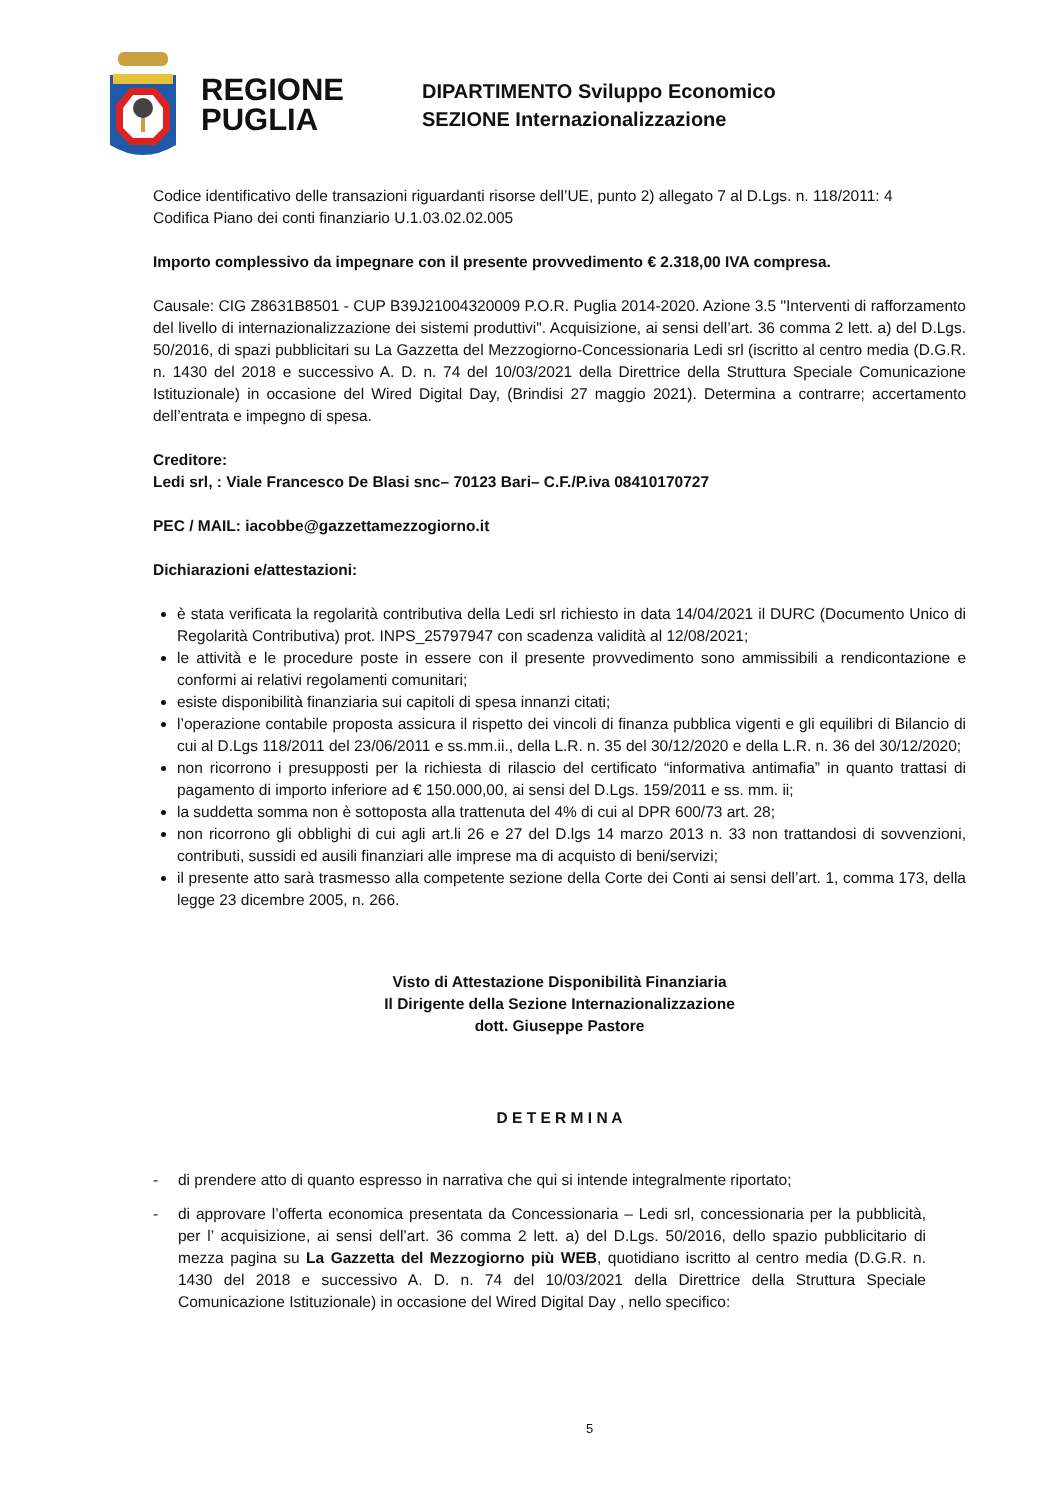REGIONE
PUGLIA
DIPARTIMENTO Sviluppo Economico
SEZIONE Internazionalizzazione
Codice identificativo delle transazioni riguardanti risorse dell’UE, punto 2) allegato 7 al D.Lgs. n. 118/2011: 4
Codifica Piano dei conti finanziario U.1.03.02.02.005
Importo complessivo da impegnare con il presente provvedimento € 2.318,00 IVA compresa.
Causale: CIG Z8631B8501 - CUP B39J21004320009 P.O.R. Puglia 2014-2020. Azione 3.5 "Interventi di rafforzamento del livello di internazionalizzazione dei sistemi produttivi". Acquisizione, ai sensi dell’art. 36 comma 2 lett. a) del D.Lgs. 50/2016, di spazi pubblicitari su La Gazzetta del Mezzogiorno-Concessionaria Ledi srl (iscritto al centro media (D.G.R. n. 1430 del 2018 e successivo A. D. n. 74 del 10/03/2021 della Direttrice della Struttura Speciale Comunicazione Istituzionale) in occasione del Wired Digital Day, (Brindisi 27 maggio 2021). Determina a contrarre; accertamento dell’entrata e impegno di spesa.
Creditore:
Ledi srl, : Viale Francesco De Blasi snc– 70123 Bari– C.F./P.iva 08410170727
PEC / MAIL: iacobbe@gazzettamezzogiorno.it
Dichiarazioni e/attestazioni:
è stata verificata la regolarità contributiva della Ledi srl richiesto in data 14/04/2021 il DURC (Documento Unico di Regolarità Contributiva) prot. INPS_25797947 con scadenza validità al 12/08/2021;
le attività e le procedure poste in essere con il presente provvedimento sono ammissibili a rendicontazione e conformi ai relativi regolamenti comunitari;
esiste disponibilità finanziaria sui capitoli di spesa innanzi citati;
l’operazione contabile proposta assicura il rispetto dei vincoli di finanza pubblica vigenti e gli equilibri di Bilancio di cui al D.Lgs 118/2011 del 23/06/2011 e ss.mm.ii., della L.R. n. 35 del 30/12/2020 e della L.R. n. 36 del 30/12/2020;
non ricorrono i presupposti per la richiesta di rilascio del certificato “informativa antimafia” in quanto trattasi di pagamento di importo inferiore ad € 150.000,00, ai sensi del D.Lgs. 159/2011 e ss. mm. ii;
la suddetta somma non è sottoposta alla trattenuta del 4% di cui al DPR 600/73 art. 28;
non ricorrono gli obblighi di cui agli art.li 26 e 27 del D.lgs 14 marzo 2013 n. 33 non trattandosi di sovvenzioni, contributi, sussidi ed ausili finanziari alle imprese ma di acquisto di beni/servizi;
il presente atto sarà trasmesso alla competente sezione della Corte dei Conti ai sensi dell’art. 1, comma 173, della legge 23 dicembre 2005, n. 266.
Visto di Attestazione Disponibilità Finanziaria
Il Dirigente della Sezione Internazionalizzazione
dott. Giuseppe Pastore
D E T E R M I N A
- di prendere atto di quanto espresso in narrativa che qui si intende integralmente riportato;
- di approvare l’offerta economica presentata da Concessionaria – Ledi srl, concessionaria per la pubblicità, per l’ acquisizione, ai sensi dell’art. 36 comma 2 lett. a) del D.Lgs. 50/2016, dello spazio pubblicitario di mezza pagina su La Gazzetta del Mezzogiorno più WEB, quotidiano iscritto al centro media (D.G.R. n. 1430 del 2018 e successivo A. D. n. 74 del 10/03/2021 della Direttrice della Struttura Speciale Comunicazione Istituzionale) in occasione del Wired Digital Day , nello specifico:
5